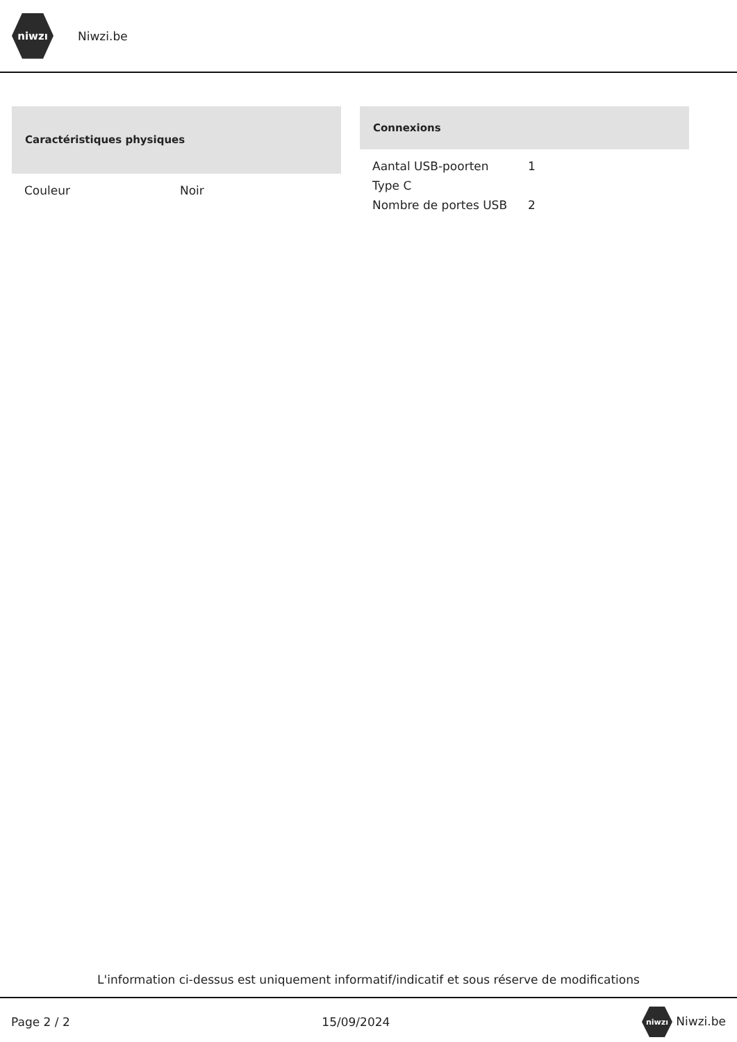niwzı
Niwzi.be
| Caractéristiques physiques | |
| --- | --- |
| Couleur | Noir |
| Connexions | |
| --- | --- |
| Aantal USB-poorten Type C | 1 |
| Nombre de portes USB | 2 |
L'information ci-dessus est uniquement informatif/indicatif et sous réserve de modifications
Page 2 / 2 15/09/2024 niwzı Niwzi.be